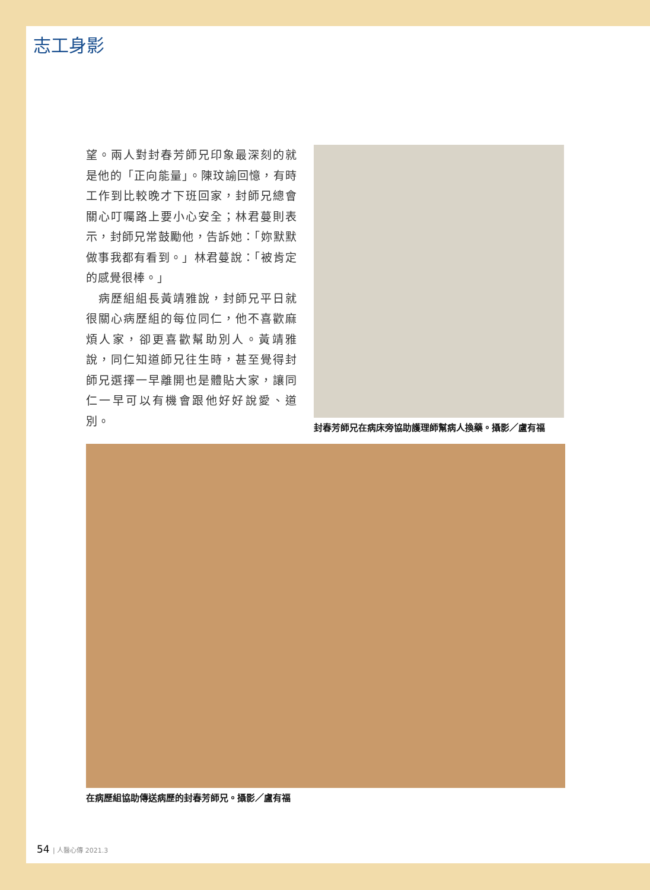志工身影
望。兩人對封春芳師兄印象最深刻的就是他的「正向能量」。陳玟諭回憶，有時工作到比較晚才下班回家，封師兄總會關心叮囑路上要小心安全；林君蔓則表示，封師兄常鼓勵他，告訴她：「妳默默做事我都有看到。」林君蔓說：「被肯定的感覺很棒。」
　病歷組組長黃靖雅說，封師兄平日就很關心病歷組的每位同仁，他不喜歡麻煩人家，卻更喜歡幫助別人。黃靖雅說，同仁知道師兄往生時，甚至覺得封師兄選擇一早離開也是體貼大家，讓同仁一早可以有機會跟他好好說愛、道別。
封春芳師兄在病床旁協助護理師幫病人換藥。攝影／盧有福
在病歷組協助傳送病歷的封春芳師兄。攝影／盧有福
54 | 人醫心傳 2021.3